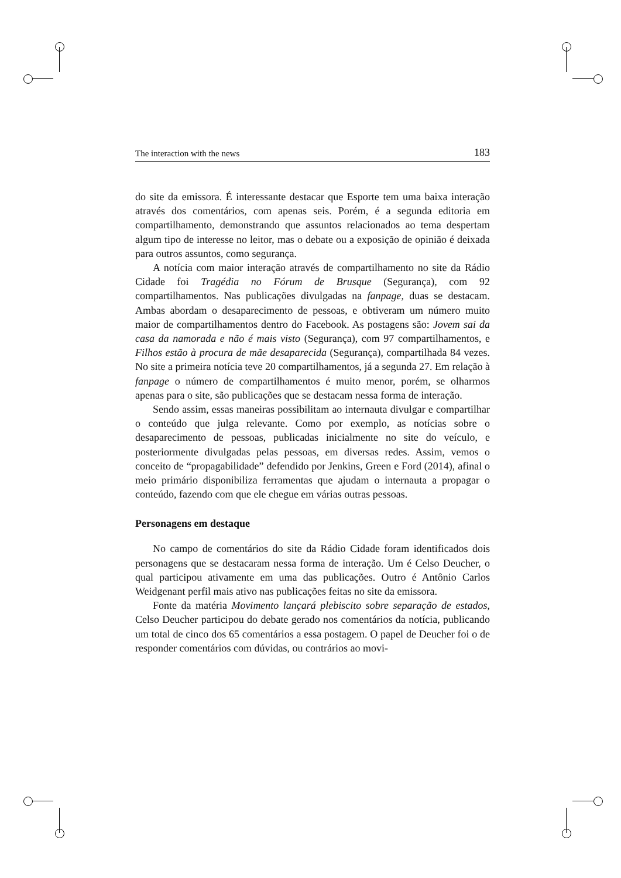The interaction with the news 183
do site da emissora. É interessante destacar que Esporte tem uma baixa interação através dos comentários, com apenas seis. Porém, é a segunda editoria em compartilhamento, demonstrando que assuntos relacionados ao tema despertam algum tipo de interesse no leitor, mas o debate ou a exposição de opinião é deixada para outros assuntos, como segurança.
A notícia com maior interação através de compartilhamento no site da Rádio Cidade foi Tragédia no Fórum de Brusque (Segurança), com 92 compartilhamentos. Nas publicações divulgadas na fanpage, duas se destacam. Ambas abordam o desaparecimento de pessoas, e obtiveram um número muito maior de compartilhamentos dentro do Facebook. As postagens são: Jovem sai da casa da namorada e não é mais visto (Segurança), com 97 compartilhamentos, e Filhos estão à procura de mãe desaparecida (Segurança), compartilhada 84 vezes. No site a primeira notícia teve 20 compartilhamentos, já a segunda 27. Em relação à fanpage o número de compartilhamentos é muito menor, porém, se olharmos apenas para o site, são publicações que se destacam nessa forma de interação.
Sendo assim, essas maneiras possibilitam ao internauta divulgar e compartilhar o conteúdo que julga relevante. Como por exemplo, as notícias sobre o desaparecimento de pessoas, publicadas inicialmente no site do veículo, e posteriormente divulgadas pelas pessoas, em diversas redes. Assim, vemos o conceito de “propagabilidade” defendido por Jenkins, Green e Ford (2014), afinal o meio primário disponibiliza ferramentas que ajudam o internauta a propagar o conteúdo, fazendo com que ele chegue em várias outras pessoas.
Personagens em destaque
No campo de comentários do site da Rádio Cidade foram identificados dois personagens que se destacaram nessa forma de interação. Um é Celso Deucher, o qual participou ativamente em uma das publicações. Outro é Antônio Carlos Weidgenant perfil mais ativo nas publicações feitas no site da emissora.
Fonte da matéria Movimento lançará plebiscito sobre separação de estados, Celso Deucher participou do debate gerado nos comentários da notícia, publicando um total de cinco dos 65 comentários a essa postagem. O papel de Deucher foi o de responder comentários com dúvidas, ou contrários ao movi-